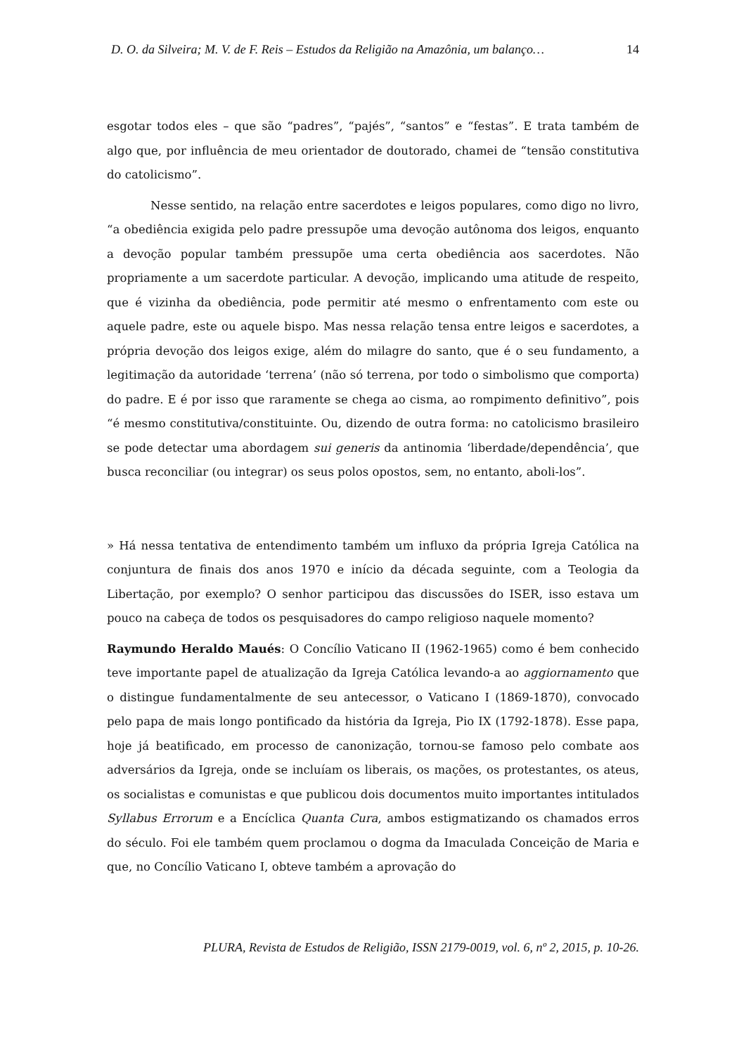D. O. da Silveira; M. V. de F. Reis – Estudos da Religião na Amazônia, um balanço… 14
esgotar todos eles – que são “padres”, “pajés”, “santos” e “festas”. E trata também de algo que, por influência de meu orientador de doutorado, chamei de “tensão constitutiva do catolicismo”.
Nesse sentido, na relação entre sacerdotes e leigos populares, como digo no livro, “a obediência exigida pelo padre pressupõe uma devoção autônoma dos leigos, enquanto a devoção popular também pressupõe uma certa obediência aos sacerdotes. Não propriamente a um sacerdote particular. A devoção, implicando uma atitude de respeito, que é vizinha da obediência, pode permitir até mesmo o enfrentamento com este ou aquele padre, este ou aquele bispo. Mas nessa relação tensa entre leigos e sacerdotes, a própria devoção dos leigos exige, além do milagre do santo, que é o seu fundamento, a legitimação da autoridade ‘terrena’ (não só terrena, por todo o simbolismo que comporta) do padre. E é por isso que raramente se chega ao cisma, ao rompimento definitivo”, pois “é mesmo constitutiva/constituinte. Ou, dizendo de outra forma: no catolicismo brasileiro se pode detectar uma abordagem sui generis da antinomia ‘liberdade/dependência’, que busca reconciliar (ou integrar) os seus polos opostos, sem, no entanto, aboli-los”.
» Há nessa tentativa de entendimento também um influxo da própria Igreja Católica na conjuntura de finais dos anos 1970 e início da década seguinte, com a Teologia da Libertação, por exemplo? O senhor participou das discussões do ISER, isso estava um pouco na cabeça de todos os pesquisadores do campo religioso naquele momento?
Raymundo Heraldo Maués: O Concílio Vaticano II (1962-1965) como é bem conhecido teve importante papel de atualização da Igreja Católica levando-a ao aggiornamento que o distingue fundamentalmente de seu antecessor, o Vaticano I (1869-1870), convocado pelo papa de mais longo pontificado da história da Igreja, Pio IX (1792-1878). Esse papa, hoje já beatificado, em processo de canonização, tornou-se famoso pelo combate aos adversários da Igreja, onde se incluíam os liberais, os mações, os protestantes, os ateus, os socialistas e comunistas e que publicou dois documentos muito importantes intitulados Syllabus Errorum e a Encíclica Quanta Cura, ambos estigmatizando os chamados erros do século. Foi ele também quem proclamou o dogma da Imaculada Conceição de Maria e que, no Concílio Vaticano I, obteve também a aprovação do
PLURA, Revista de Estudos de Religião, ISSN 2179-0019, vol. 6, nº 2, 2015, p. 10-26.